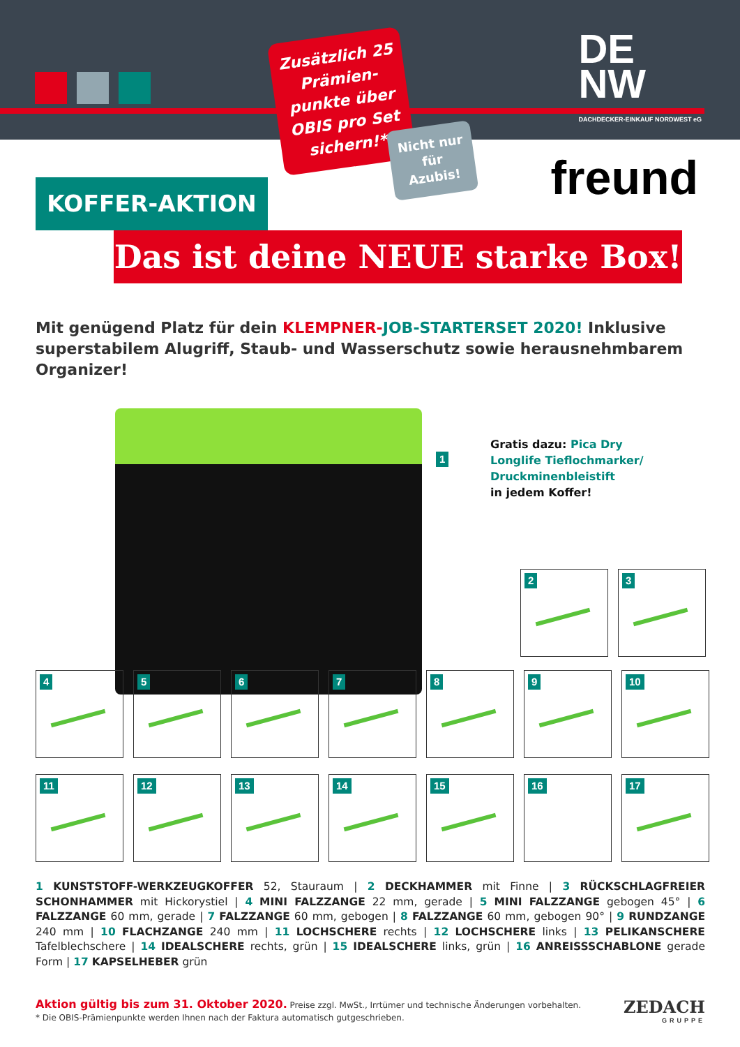DE
NW
DACHDECKER-EINKAUF NORDWEST eG
Zusätzlich 25 Prämien­punkte über OBIS pro Set sichern!*
Nicht nur für Azubis!
freund KOFFER-AKTION
Das ist deine NEUE starke Box!
Mit genügend Platz für dein KLEMPNER-JOB-STARTERSET 2020! Inklusive supersta­bilem Alugriff, Staub- und Wasserschutz sowie herausnehmbarem Organizer!
1
Gratis dazu: Pica Dry
Longlife Tieflochmarker/
Druckminenbleistift
in jedem Koffer!
2
3
4
5
6
7
8
9
10
11
12
13
14
15
16
17
1 KUNSTSTOFF-WERKZEUGKOFFER 52, Stauraum | 2 DECKHAMMER mit Finne | 3 RÜCKSCHLAGFREIER SCHONHAM­MER mit Hickorystiel | 4 MINI FALZZANGE 22 mm, gerade | 5 MINI FALZZANGE gebogen 45° | 6 FALZZANGE 60 mm, gerade | 7 FALZZANGE 60 mm, gebogen | 8 FALZZANGE 60 mm, gebogen 90° | 9 RUNDZANGE 240 mm | 10 FLACHZAN­GE 240 mm | 11 LOCHSCHERE rechts | 12 LOCHSCHERE links | 13 PELIKANSCHERE Tafelblechschere | 14 IDEALSCHERE rechts, grün | 15 IDEALSCHERE links, grün | 16 ANREISSSCHABLONE gerade Form | 17 KAPSELHEBER grün
Aktion gültig bis zum 31. Oktober 2020. Preise zzgl. MwSt., Irrtümer und technische Änderungen vorbehalten.
* Die OBIS-Prämienpunkte werden Ihnen nach der Faktura automatisch gutgeschrieben.
ZEDACH
GRUPPE